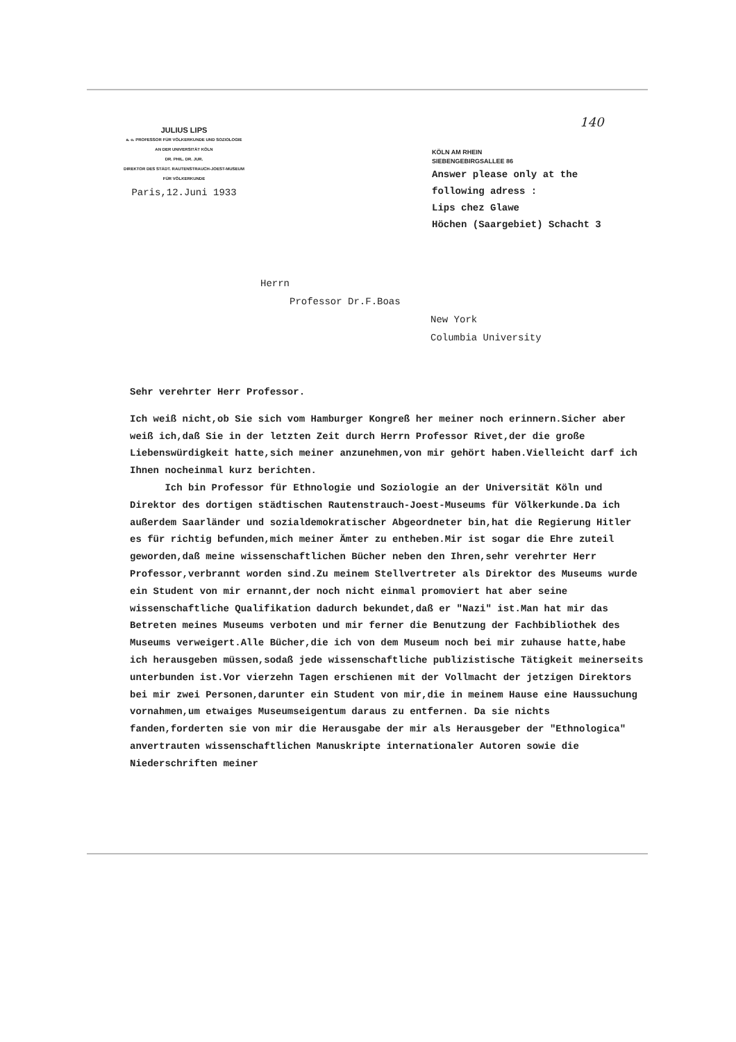JULIUS LIPS
a. o. PROFESSOR FÜR VÖLKERKUNDE UND SOZIOLOGIE
AN DER UNIVERSITÄT KÖLN
DR. PHIL. DR. JUR.
DIREKTOR DES STÄDT. RAUTENSTRAUCH-JOEST-MUSEUM
FÜR VÖLKERKUNDE
Paris,12.Juni 1933
140
KÖLN AM RHEIN
SIEBENGEBIRGSALLEE 86
Answer please only at the
following adress :
Lips chez Glawe
Höchen (Saargebiet) Schacht 3
Herrn
Professor Dr.F.Boas
New York
Columbia University
Sehr verehrter Herr Professor.
Ich weiß nicht,ob Sie sich vom Hamburger Kongreß her meiner noch erinnern.Sicher aber weiß ich,daß Sie in der letzten Zeit durch Herrn Professor Rivet,der die große Liebenswürdigkeit hatte,sich meiner anzunehmen,von mir gehört haben.Vielleicht darf ich Ihnen nocheinmal kurz berichten.
Ich bin Professor für Ethnologie und Soziologie an der Universität Köln und Direktor des dortigen städtischen Rautenstrauch-Joest-Museums für Völkerkunde.Da ich außerdem Saarländer und sozialdemokratischer Abgeordneter bin,hat die Regierung Hitler es für richtig befunden,mich meiner Ämter zu entheben.Mir ist sogar die Ehre zuteil geworden,daß meine wissenschaftlichen Bücher neben den Ihren,sehr verehrter Herr Professor,verbrannt worden sind.Zu meinem Stellvertreter als Direktor des Museums wurde ein Student von mir ernannt,der noch nicht einmal promoviert hat aber seine wissenschaftliche Qualifikation dadurch bekundet,daß er "Nazi" ist.Man hat mir das Betreten meines Museums verboten und mir ferner die Benutzung der Fachbibliothek des Museums verweigert.Alle Bücher,die ich von dem Museum noch bei mir zuhause hatte,habe ich herausgeben müssen,sodaß jede wissenschaftliche publizistische Tätigkeit meinerseits unterbunden ist.Vor vierzehn Tagen erschienen mit der Vollmacht der jetzigen Direktors bei mir zwei Personen,darunter ein Student von mir,die in meinem Hause eine Haussuchung vornahmen,um etwaiges Museumseigentum daraus zu entfernen. Da sie nichts fanden,forderten sie von mir die Herausgabe der mir als Herausgeber der "Ethnologica" anvertrauten wissenschaftlichen Manuskripte internationaler Autoren sowie die Niederschriften meiner